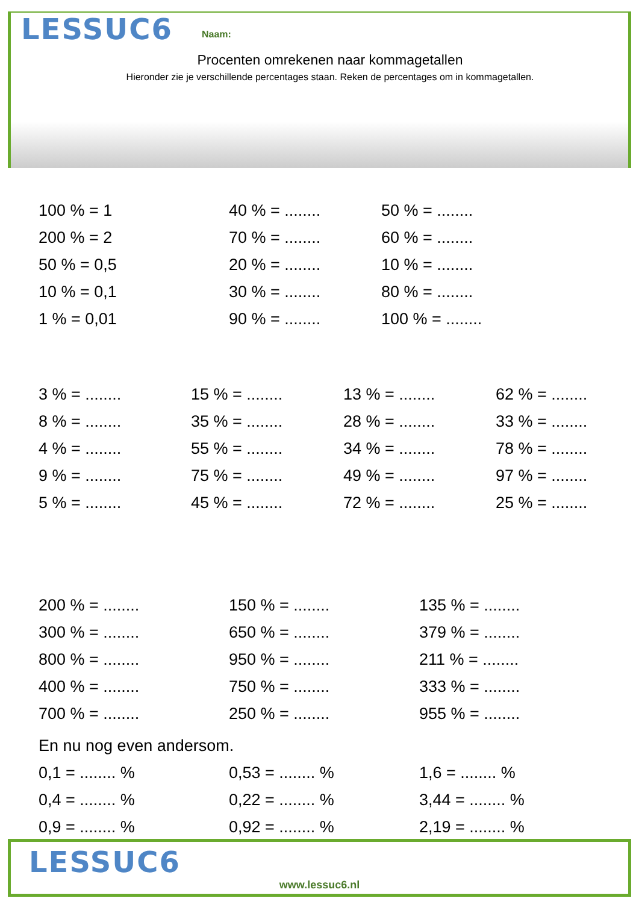LESSUC6
Naam:
Procenten omrekenen naar kommagetallen
Hieronder zie je verschillende percentages staan. Reken de percentages om in kommagetallen.
100 % = 1
40 % = ........
50 % = ........
200 % = 2
70 % = ........
60 % = ........
50 % = 0,5
20 % = ........
10 % = ........
10 % = 0,1
30 % = ........
80 % = ........
1 % = 0,01
90 % = ........
100 % = ........
3 % = ........
15 % = ........
13 % = ........
62 % = ........
8 % = ........
35 % = ........
28 % = ........
33 % = ........
4 % = ........
55 % = ........
34 % = ........
78 % = ........
9 % = ........
75 % = ........
49 % = ........
97 % = ........
5 % = ........
45 % = ........
72 % = ........
25 % = ........
200 % = ........
150 % = ........
135 % = ........
300 % = ........
650 % = ........
379 % = ........
800 % = ........
950 % = ........
211 % = ........
400 % = ........
750 % = ........
333 % = ........
700 % = ........
250 % = ........
955 % = ........
En nu nog even andersom.
0,1 = ........ %
0,53 = ........ %
1,6 = ........ %
0,4 = ........ %
0,22 = ........ %
3,44 = ........ %
0,9 = ........ %
0,92 = ........ %
2,19 = ........ %
LESSUC6
www.lessuc6.nl